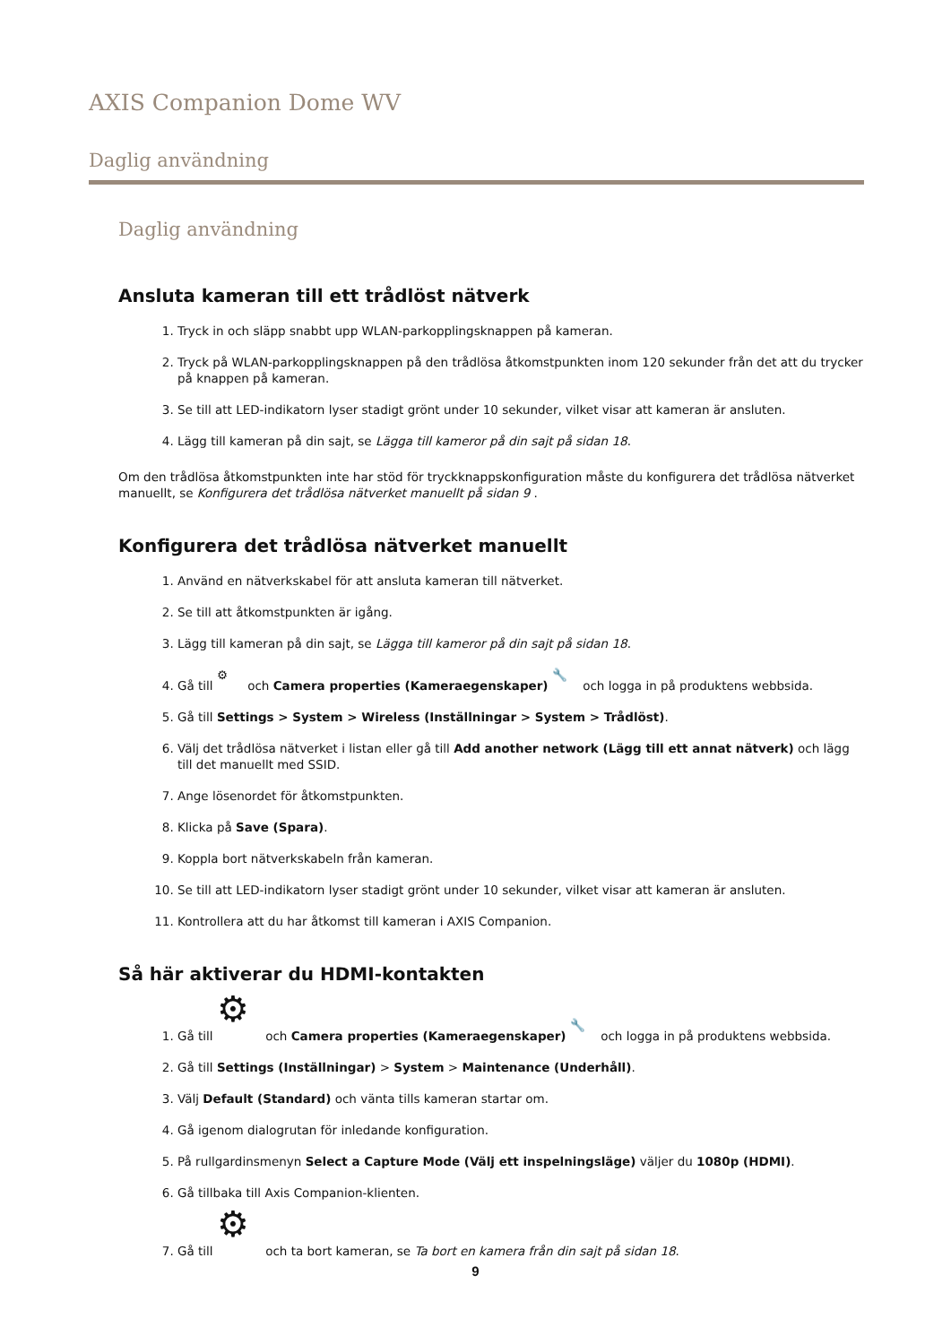AXIS Companion Dome WV
Daglig användning
Daglig användning
Ansluta kameran till ett trådlöst nätverk
1. Tryck in och släpp snabbt upp WLAN-parkopplingsknappen på kameran.
2. Tryck på WLAN-parkopplingsknappen på den trådlösa åtkomstpunkten inom 120 sekunder från det att du trycker på knappen på kameran.
3. Se till att LED-indikatorn lyser stadigt grönt under 10 sekunder, vilket visar att kameran är ansluten.
4. Lägg till kameran på din sajt, se Lägga till kameror på din sajt på sidan 18.
Om den trådlösa åtkomstpunkten inte har stöd för tryckknappskonfiguration måste du konfigurera det trådlösa nätverket manuellt, se Konfigurera det trådlösa nätverket manuellt på sidan 9 .
Konfigurera det trådlösa nätverket manuellt
1. Använd en nätverkskabel för att ansluta kameran till nätverket.
2. Se till att åtkomstpunkten är igång.
3. Lägg till kameran på din sajt, se Lägga till kameror på din sajt på sidan 18.
4. Gå till ⚙ och Camera properties (Kameraegenskaper) 🔧 och logga in på produktens webbsida.
5. Gå till Settings > System > Wireless (Inställningar > System > Trådlöst).
6. Välj det trådlösa nätverket i listan eller gå till Add another network (Lägg till ett annat nätverk) och lägg till det manuellt med SSID.
7. Ange lösenordet för åtkomstpunkten.
8. Klicka på Save (Spara).
9. Koppla bort nätverkskabeln från kameran.
10. Se till att LED-indikatorn lyser stadigt grönt under 10 sekunder, vilket visar att kameran är ansluten.
11. Kontrollera att du har åtkomst till kameran i AXIS Companion.
Så här aktiverar du HDMI-kontakten
1. Gå till ⚙ och Camera properties (Kameraegenskaper) 🔧 och logga in på produktens webbsida.
2. Gå till Settings (Inställningar) > System > Maintenance (Underhåll).
3. Välj Default (Standard) och vänta tills kameran startar om.
4. Gå igenom dialogrutan för inledande konfiguration.
5. På rullgardinsmenyn Select a Capture Mode (Välj ett inspelningsläge) väljer du 1080p (HDMI).
6. Gå tillbaka till Axis Companion-klienten.
7. Gå till ⚙ och ta bort kameran, se Ta bort en kamera från din sajt på sidan 18.
9